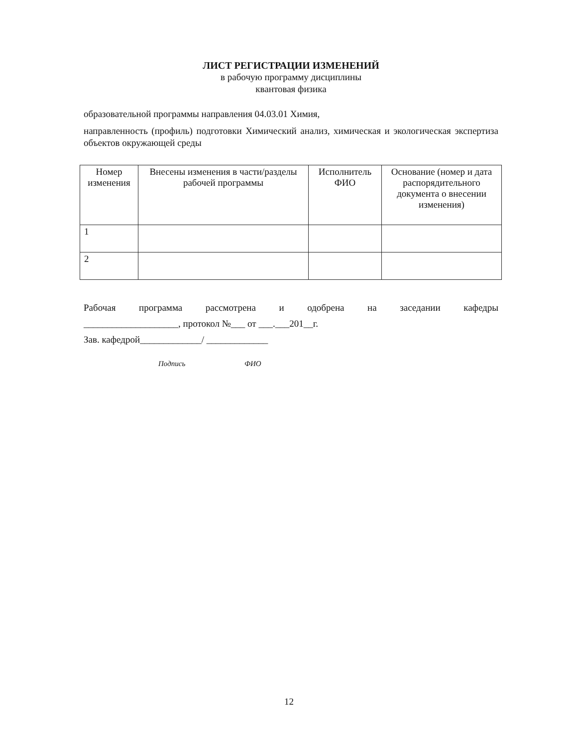ЛИСТ РЕГИСТРАЦИИ ИЗМЕНЕНИЙ
в рабочую программу дисциплины
квантовая физика
образовательной программы направления 04.03.01 Химия,
направленность (профиль) подготовки Химический анализ, химическая и экологическая экспертиза объектов окружающей среды
| Номер изменения | Внесены изменения в части/разделы рабочей программы | Исполнитель ФИО | Основание (номер и дата распорядительного документа о внесении изменения) |
| --- | --- | --- | --- |
| 1 | | | |
| 2 | | | |
Рабочая программа рассмотрена и одобрена на заседании кафедры
____________________, протокол №___ от ___.___201__г.
Зав. кафедрой_____________/ _____________
Подпись ФИО
12